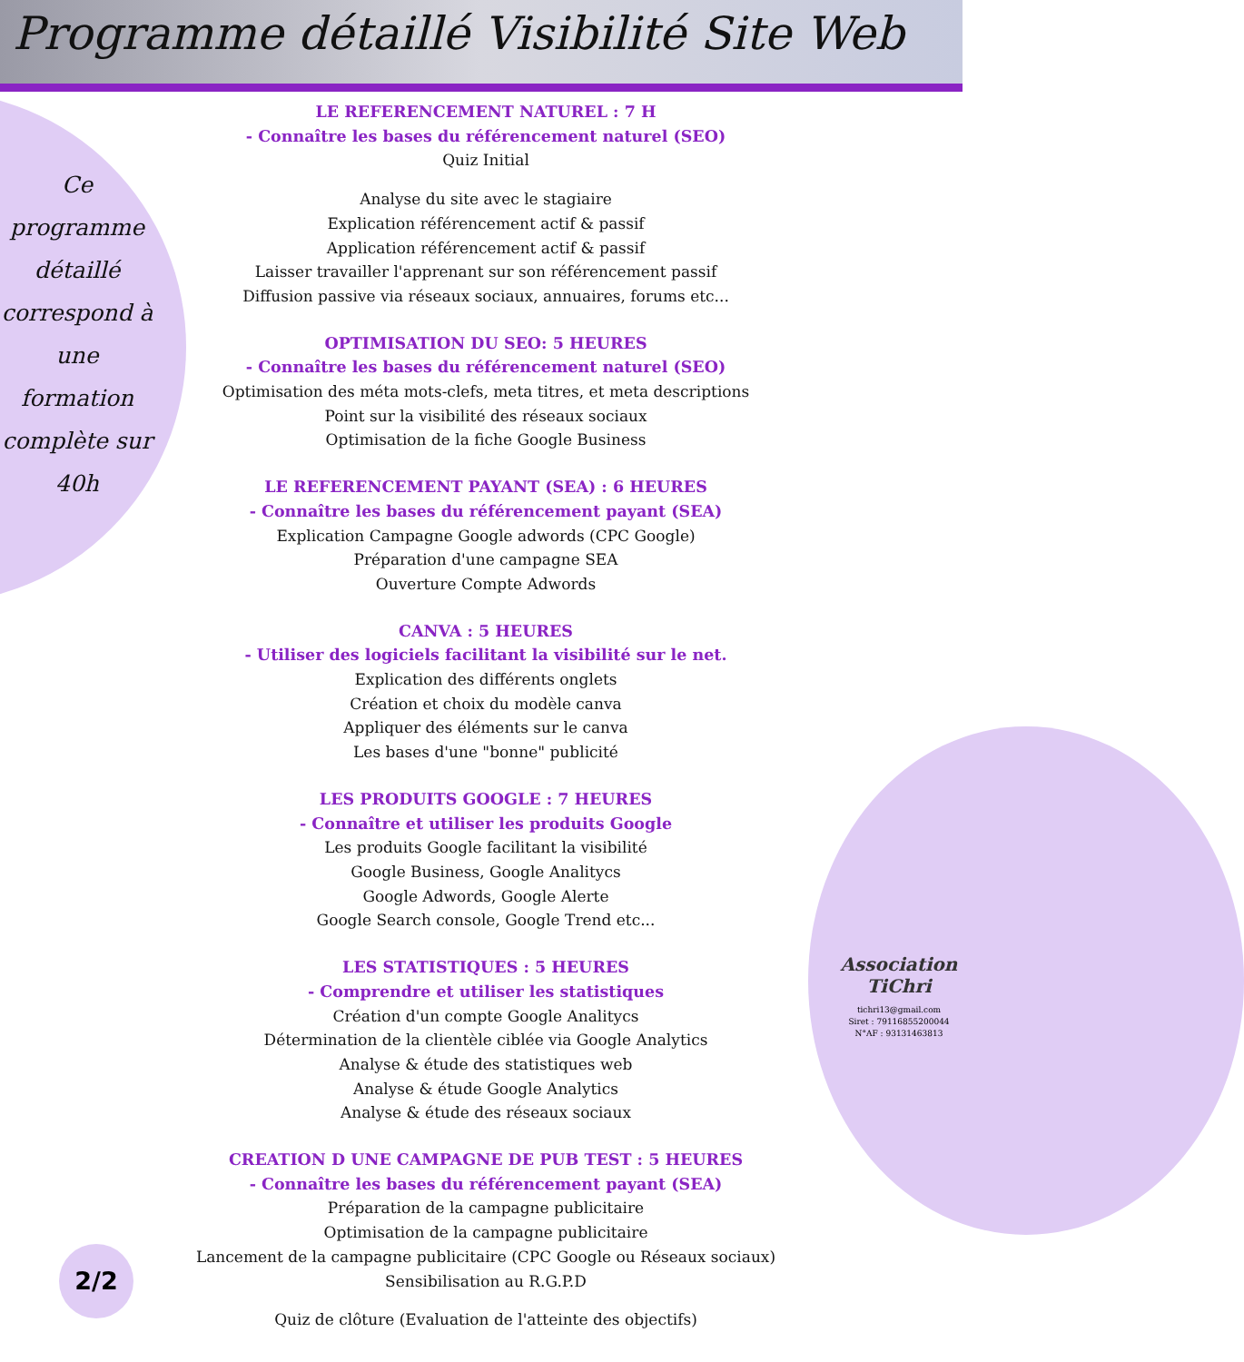Programme détaillé Visibilité Site Web
Ce
programme
détaillé
correspond à
une
formation
complète sur
40h
Association TiChri
tichri13@gmail.com
Siret : 79116855200044
N°AF : 93131463813
2/2
LE REFERENCEMENT NATUREL : 7 H
- Connaître les bases du référencement naturel (SEO)
Quiz Initial
Analyse du site avec le stagiaire
Explication référencement actif & passif
Application référencement actif & passif
Laisser travailler l'apprenant sur son référencement passif
Diffusion passive via réseaux sociaux, annuaires, forums etc...
OPTIMISATION DU SEO: 5 HEURES
- Connaître les bases du référencement naturel (SEO)
Optimisation des méta mots-clefs, meta titres, et meta descriptions
Point sur la visibilité des réseaux sociaux
Optimisation de la fiche Google Business
LE REFERENCEMENT PAYANT (SEA) : 6 HEURES
- Connaître les bases du référencement payant (SEA)
Explication Campagne Google adwords (CPC Google)
Préparation d'une campagne SEA
Ouverture Compte Adwords
CANVA : 5 HEURES
- Utiliser des logiciels facilitant la visibilité sur le net.
Explication des différents onglets
Création et choix du modèle canva
Appliquer des éléments sur le canva
Les bases d'une "bonne" publicité
LES PRODUITS GOOGLE : 7 HEURES
- Connaître et utiliser les produits Google
Les produits Google facilitant la visibilité
Google Business, Google Analitycs
Google Adwords, Google Alerte
Google Search console, Google Trend etc...
LES STATISTIQUES : 5 HEURES
- Comprendre et utiliser les statistiques
Création d'un compte Google Analitycs
Détermination de la clientèle ciblée via Google Analytics
Analyse & étude des statistiques web
Analyse & étude Google Analytics
Analyse & étude des réseaux sociaux
CREATION D UNE CAMPAGNE DE PUB TEST : 5 HEURES
- Connaître les bases du référencement payant (SEA)
Préparation de la campagne publicitaire
Optimisation de la campagne publicitaire
Lancement de la campagne publicitaire (CPC Google ou Réseaux sociaux)
Sensibilisation au R.G.P.D
Quiz de clôture (Evaluation de l'atteinte des objectifs)